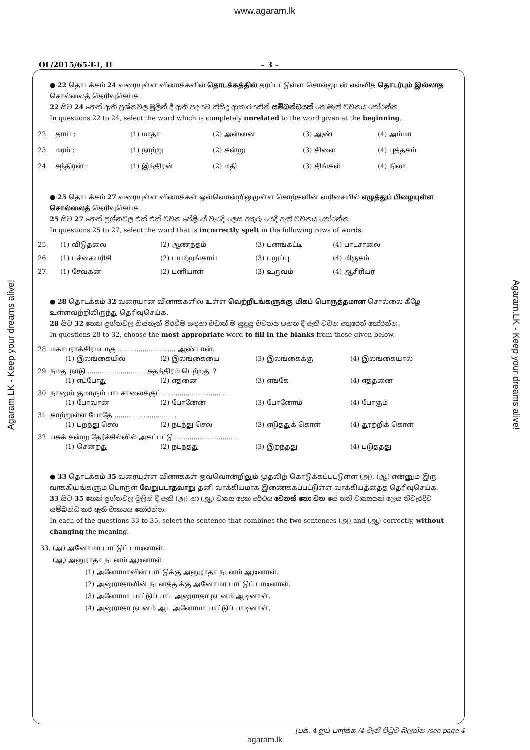www.agaram.lk
OL/2015/65-T-I, II – 3 –
● 22 தொடக்கம் 24 வரையுள்ள வினாக்களில் தொடக்கத்தில் தரப்பட்டுள்ள சொல்லுடன் எவ்வித தொடர்பும் இல்லாத சொல்லைத் தெரிவுசெய்க.
22 සිට 24 තෙක් ඇති ප්‍රශ්නවල මුලින් දී ඇති පදයට කිසිදු ආකාරයකින් සම්බන්ධයක් නොමැති වචනය තෝරන්න.
In questions 22 to 24, select the word which is completely unrelated to the word given at the beginning.
22. தாய் : (1) மாதா (2) அன்னை (3) ஆண் (4) அம்மா
23. மரம் : (1) நாற்று (2) கன்று (3) கிளை (4) புத்தகம்
24. சந்திரன் : (1) இந்திரன் (2) மதி (3) திங்கள் (4) நிலா
● 25 தொடக்கம் 27 வரையுள்ள வினாக்கள் ஒவ்வொன்றிலுமுள்ள சொற்களின் வரிசையில் எழுத்துப் பிழையுள்ள சொல்லைத் தெரிவுசெய்க.
25 සිට 27 තෙක් ප්‍රශ්නවල එක් එක් වචන පේළියේ වැරදි ලෙස අකුරු යෙදී ඇති වචනය තෝරන්න.
In questions 25 to 27, select the word that is incorrectly spelt in the following rows of words.
25. (1) விடுதலை (2) ஆணந்தம் (3) பனங்கட்டி (4) பாடசாலை
26. (1) பச்சையரிசி (2) பயற்றங்காய் (3) பறுப்பு (4) மிருகம்
27. (1) சேவகன் (2) பனியாள் (3) உருவம் (4) ஆசிரியர்
● 28 தொடக்கம் 32 வரையான வினாக்களில் உள்ள வெற்றிடங்களுக்கு மிகப் பொருத்தமான சொல்லை கீழே உள்ளவற்றிலிருந்து தெரிவுசெய்க.
28 සිට 32 තෙක් ප්‍රශ්නවල හිස්තැන් පිරවීම සඳහා වඩාත් ම සුදුසු වචනය පහත දී ඇති වචන අතුරෙන් තෝරන්න.
In questions 28 to 32, choose the most appropriate word to fill in the blanks from those given below.
28. மகாபராக்கிரமபாகு ............................ ஆண்டான்.
(1) இலங்கையில் (2) இலங்கையை (3) இலங்கைக்கு (4) இலங்கையால்
29. நமது நாடு ............................ சுதந்திரம் பெற்றது ?
(1) எப்போது (2) எதனை (3) எங்கே (4) எத்தனை
30. நானும் குமாரும் பாடசாலைக்குப் ............................ .
(1) போவான் (2) போனேன் (3) போனோம் (4) போகும்
31. காற்றுள்ள போதே ............................ .
(1) பறந்து செல் (2) நடந்து செல் (3) எடுத்துக் கொள் (4) தூற்றிக் கொள்
32. பசுக் கன்று தேர்ச்சில்லில் அகப்பட்டு ............................ .
(1) சென்றது (2) நடந்தது (3) இறந்தது (4) படுத்தது
● 33 தொடக்கம் 35 வரையுள்ள வினாக்கள் ஒவ்வொன்றிலும் முதலிற் கொடுக்கப்பட்டுள்ள (அ), (ஆ) என்னும் இரு வாக்கியங்களும் பொருள் வேறுபடாதவாறு தனி வாக்கியமாக இணைக்கப்பட்டுள்ள வாக்கியத்தைத் தெரிவுசெய்க.
33 සිට 35 තෙක් ප්‍රශ්නවල මුලින් දී ඇති (அ) හා (ஆ) වාක්‍ය දෙක අර්ථය වෙනස් නො වන සේ තනි වාක්‍යයක් ලෙස නිවැරදිව සම්බන්ධ කර ඇති වාක්‍යය තෝරන්න.
In each of the questions 33 to 35, select the sentence that combines the two sentences (அ) and (ஆ) correctly, without changing the meaning.
33. (அ) அனோமா பாட்டுப் பாடினாள்.
(ஆ) அனுராதா நடனம் ஆடினாள்.
(1) அனோமாவின் பாட்டுக்கு அனுராதா நடனம் ஆடினாள்.
(2) அனுராதாவின் நடனத்துக்கு அனோமா பாட்டுப் பாடினாள்.
(3) அனோமா பாட்டுப் பாட அனுராதா நடனம் ஆடினாள்.
(4) அனுராதா நடனம் ஆட அனோமா பாட்டுப் பாடினாள்.
[பக். 4 ஐப் பார்க்க /4 වැනි පිටුව බලන්න /see page 4
agaram.lk
Agaram.LK - Keep your dreams alive!
Agaram.LK - Keep your dreams alive!